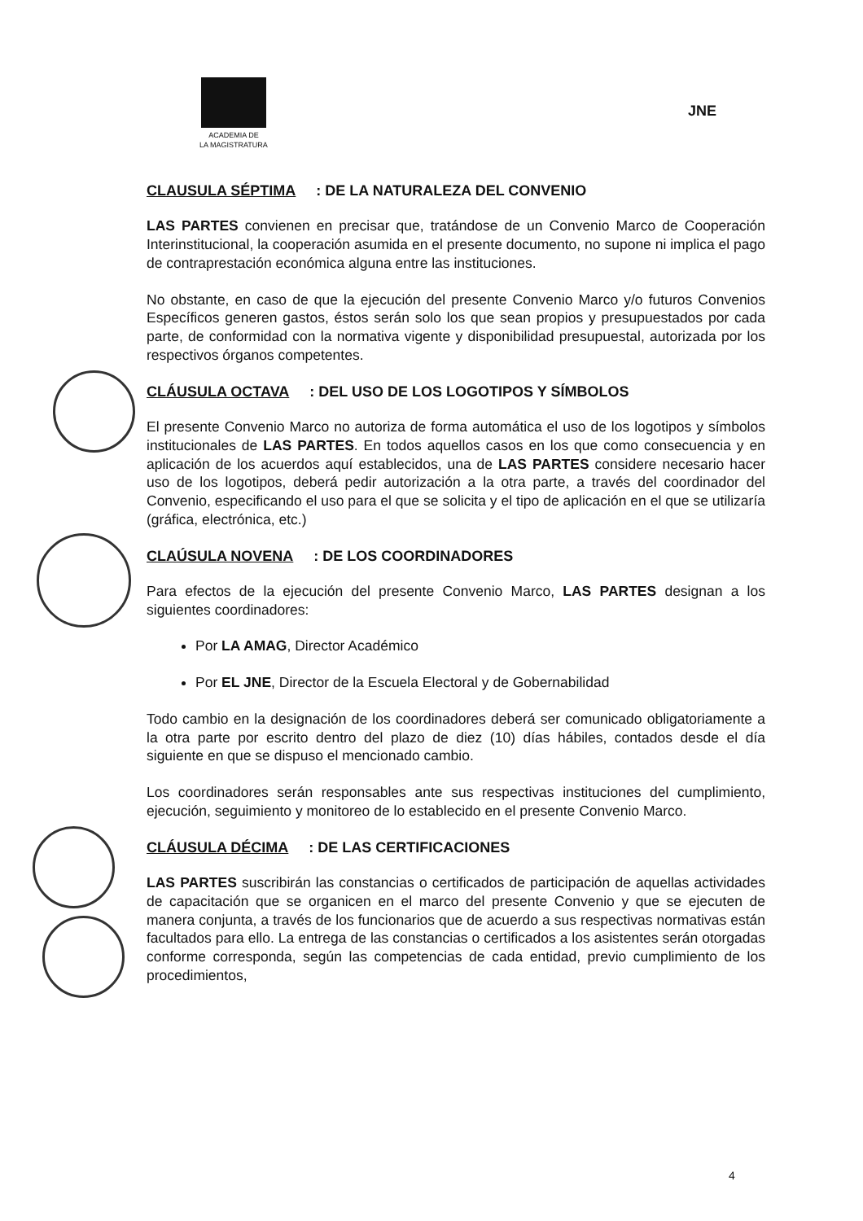ACADEMIA DE
LA MAGISTRATURA
JNE
CLAUSULA SÉPTIMA: DE LA NATURALEZA DEL CONVENIO
LAS PARTES convienen en precisar que, tratándose de un Convenio Marco de Cooperación Interinstitucional, la cooperación asumida en el presente documento, no supone ni implica el pago de contraprestación económica alguna entre las instituciones.
No obstante, en caso de que la ejecución del presente Convenio Marco y/o futuros Convenios Específicos generen gastos, éstos serán solo los que sean propios y presupuestados por cada parte, de conformidad con la normativa vigente y disponibilidad presupuestal, autorizada por los respectivos órganos competentes.
CLÁUSULA OCTAVA: DEL USO DE LOS LOGOTIPOS Y SÍMBOLOS
El presente Convenio Marco no autoriza de forma automática el uso de los logotipos y símbolos institucionales de LAS PARTES. En todos aquellos casos en los que como consecuencia y en aplicación de los acuerdos aquí establecidos, una de LAS PARTES considere necesario hacer uso de los logotipos, deberá pedir autorización a la otra parte, a través del coordinador del Convenio, especificando el uso para el que se solicita y el tipo de aplicación en el que se utilizaría (gráfica, electrónica, etc.)
CLAÚSULA NOVENA: DE LOS COORDINADORES
Para efectos de la ejecución del presente Convenio Marco, LAS PARTES designan a los siguientes coordinadores:
Por LA AMAG, Director Académico
Por EL JNE, Director de la Escuela Electoral y de Gobernabilidad
Todo cambio en la designación de los coordinadores deberá ser comunicado obligatoriamente a la otra parte por escrito dentro del plazo de diez (10) días hábiles, contados desde el día siguiente en que se dispuso el mencionado cambio.
Los coordinadores serán responsables ante sus respectivas instituciones del cumplimiento, ejecución, seguimiento y monitoreo de lo establecido en el presente Convenio Marco.
CLÁUSULA DÉCIMA: DE LAS CERTIFICACIONES
LAS PARTES suscribirán las constancias o certificados de participación de aquellas actividades de capacitación que se organicen en el marco del presente Convenio y que se ejecuten de manera conjunta, a través de los funcionarios que de acuerdo a sus respectivas normativas están facultados para ello. La entrega de las constancias o certificados a los asistentes serán otorgadas conforme corresponda, según las competencias de cada entidad, previo cumplimiento de los procedimientos,
4